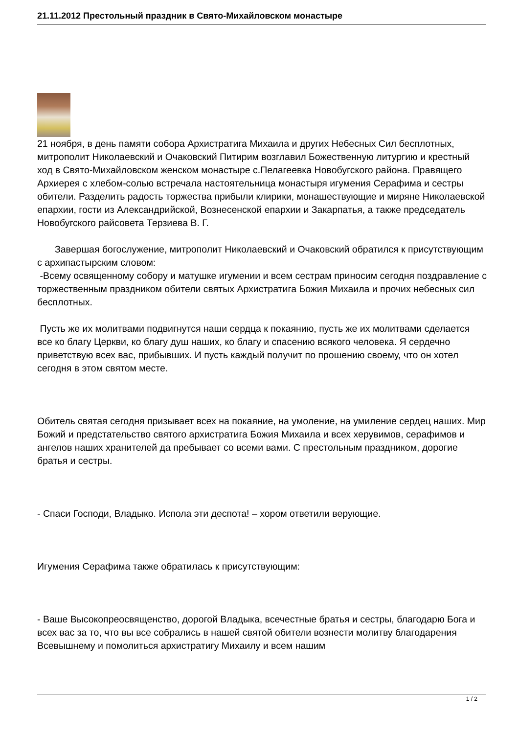21.11.2012 Престольный праздник в Свято-Михайловском монастыре
21 ноября, в день памяти собора Архистратига Михаила и других Небесных Сил бесплотных, митрополит Николаевский и Очаковский Питирим возглавил Божественную литургию и крестный ход в Свято-Михайловском женском монастыре с.Пелагеевка Новобугского района. Правящего Архиерея с хлебом-солью встречала настоятельница монастыря игумения Серафима и сестры обители. Разделить радость торжества прибыли клирики, монашествующие и миряне Николаевской епархии, гости из Александрийской, Вознесенской епархии и Закарпатья, а также председатель Новобугского райсовета Терзиева В. Г.
Завершая богослужение, митрополит Николаевский и Очаковский обратился к присутствующим с архипастырским словом:
-Всему освященному собору и матушке игумении и всем сестрам приносим сегодня поздравление с торжественным праздником обители святых Архистратига Божия Михаила и прочих небесных сил бесплотных.
Пусть же их молитвами подвигнутся наши сердца к покаянию, пусть же их молитвами сделается все ко благу Церкви, ко благу душ наших, ко благу и спасению всякого человека. Я сердечно приветствую всех вас, прибывших. И пусть каждый получит по прошению своему, что он хотел сегодня в этом святом месте.
Обитель святая сегодня призывает всех на покаяние, на умоление, на умиление сердец наших. Мир Божий и предстательство святого архистратига Божия Михаила и всех херувимов, серафимов и ангелов наших хранителей да пребывает со всеми вами. С престольным праздником, дорогие братья и сестры.
- Спаси Господи, Владыко. Испола эти деспота! – хором ответили верующие.
Игумения Серафима также обратилась к присутствующим:
- Ваше Высокопреосвященство, дорогой Владыка, всечестные братья и сестры, благодарю Бога и всех вас за то, что вы все собрались в нашей святой обители вознести молитву благодарения Всевышнему и помолиться архистратигу Михаилу и всем нашим
1 / 2